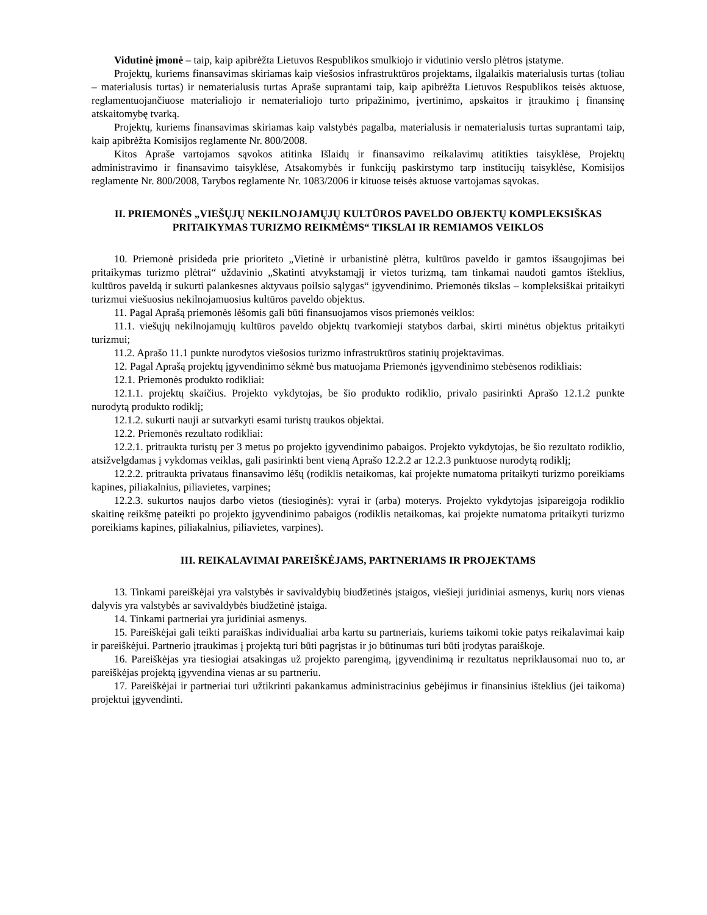Vidutinė įmonė – taip, kaip apibrėžta Lietuvos Respublikos smulkiojo ir vidutinio verslo plėtros įstatyme.
Projektų, kuriems finansavimas skiriamas kaip viešosios infrastruktūros projektams, ilgalaikis materialusis turtas (toliau – materialusis turtas) ir nematerialusis turtas Apraše suprantami taip, kaip apibrėžta Lietuvos Respublikos teisės aktuose, reglamentuojančiuose materialiojo ir nematerialiojo turto pripažinimo, įvertinimo, apskaitos ir įtraukimo į finansinę atskaitomybę tvarką.
Projektų, kuriems finansavimas skiriamas kaip valstybės pagalba, materialusis ir nematerialusis turtas suprantami taip, kaip apibrėžta Komisijos reglamente Nr. 800/2008.
Kitos Apraše vartojamos sąvokos atitinka Išlaidų ir finansavimo reikalavimų atitikties taisyklėse, Projektų administravimo ir finansavimo taisyklėse, Atsakomybės ir funkcijų paskirstymo tarp institucijų taisyklėse, Komisijos reglamente Nr. 800/2008, Tarybos reglamente Nr. 1083/2006 ir kituose teisės aktuose vartojamas sąvokas.
II. PRIEMONĖS „VIEŠŲJŲ NEKILNOJAMŲJŲ KULTŪROS PAVELDO OBJEKTŲ KOMPLEKSIŠKAS PRITAIKYMAS TURIZMO REIKMĖMS“ TIKSLAI IR REMIAMOS VEIKLOS
10. Priemonė prisideda prie prioriteto „Vietinė ir urbanistinė plėtra, kultūros paveldo ir gamtos išsaugojimas bei pritaikymas turizmo plėtrai“ uždavinio „Skatinti atvykstamąjį ir vietos turizmą, tam tinkamai naudoti gamtos išteklius, kultūros paveldą ir sukurti palankesnes aktyvaus poilsio sąlygas“ įgyvendinimo. Priemonės tikslas – kompleksiškai pritaikyti turizmui viešuosius nekilnojamuosius kultūros paveldo objektus.
11. Pagal Aprašą priemonės lėšomis gali būti finansuojamos visos priemonės veiklos:
11.1. viešųjų nekilnojamųjų kultūros paveldo objektų tvarkomieji statybos darbai, skirti minėtus objektus pritaikyti turizmui;
11.2. Aprašo 11.1 punkte nurodytos viešosios turizmo infrastruktūros statinių projektavimas.
12. Pagal Aprašą projektų įgyvendinimo sėkmė bus matuojama Priemonės įgyvendinimo stebėsenos rodikliais:
12.1. Priemonės produkto rodikliai:
12.1.1. projektų skaičius. Projekto vykdytojas, be šio produkto rodiklio, privalo pasirinkti Aprašo 12.1.2 punkte nurodytą produkto rodiklį;
12.1.2. sukurti nauji ar sutvarkyti esami turistų traukos objektai.
12.2. Priemonės rezultato rodikliai:
12.2.1. pritraukta turistų per 3 metus po projekto įgyvendinimo pabaigos. Projekto vykdytojas, be šio rezultato rodiklio, atsižvelgdamas į vykdomas veiklas, gali pasirinkti bent vieną Aprašo 12.2.2 ar 12.2.3 punktuose nurodytą rodiklį;
12.2.2. pritraukta privataus finansavimo lėšų (rodiklis netaikomas, kai projekte numatoma pritaikyti turizmo poreikiams kapines, piliakalnius, piliavietes, varpines;
12.2.3. sukurtos naujos darbo vietos (tiesioginės): vyrai ir (arba) moterys. Projekto vykdytojas įsipareigoja rodiklio skaitinę reikšmę pateikti po projekto įgyvendinimo pabaigos (rodiklis netaikomas, kai projekte numatoma pritaikyti turizmo poreikiams kapines, piliakalnius, piliavietes, varpines).
III. REIKALAVIMAI PAREIŠKĖJAMS, PARTNERIAMS IR PROJEKTAMS
13. Tinkami pareiškėjai yra valstybės ir savivaldybių biudžetinės įstaigos, viešieji juridiniai asmenys, kurių nors vienas dalyvis yra valstybės ar savivaldybės biudžetinė įstaiga.
14. Tinkami partneriai yra juridiniai asmenys.
15. Pareiškėjai gali teikti paraiškas individualiai arba kartu su partneriais, kuriems taikomi tokie patys reikalavimai kaip ir pareiškėjui. Partnerio įtraukimas į projektą turi būti pagrįstas ir jo būtinumas turi būti įrodytas paraiškoje.
16. Pareiškėjas yra tiesiogiai atsakingas už projekto parengimą, įgyvendinimą ir rezultatus nepriklausomai nuo to, ar pareiškėjas projektą įgyvendina vienas ar su partneriu.
17. Pareiškėjai ir partneriai turi užtikrinti pakankamus administracinius gebėjimus ir finansinius išteklius (jei taikoma) projektui įgyvendinti.